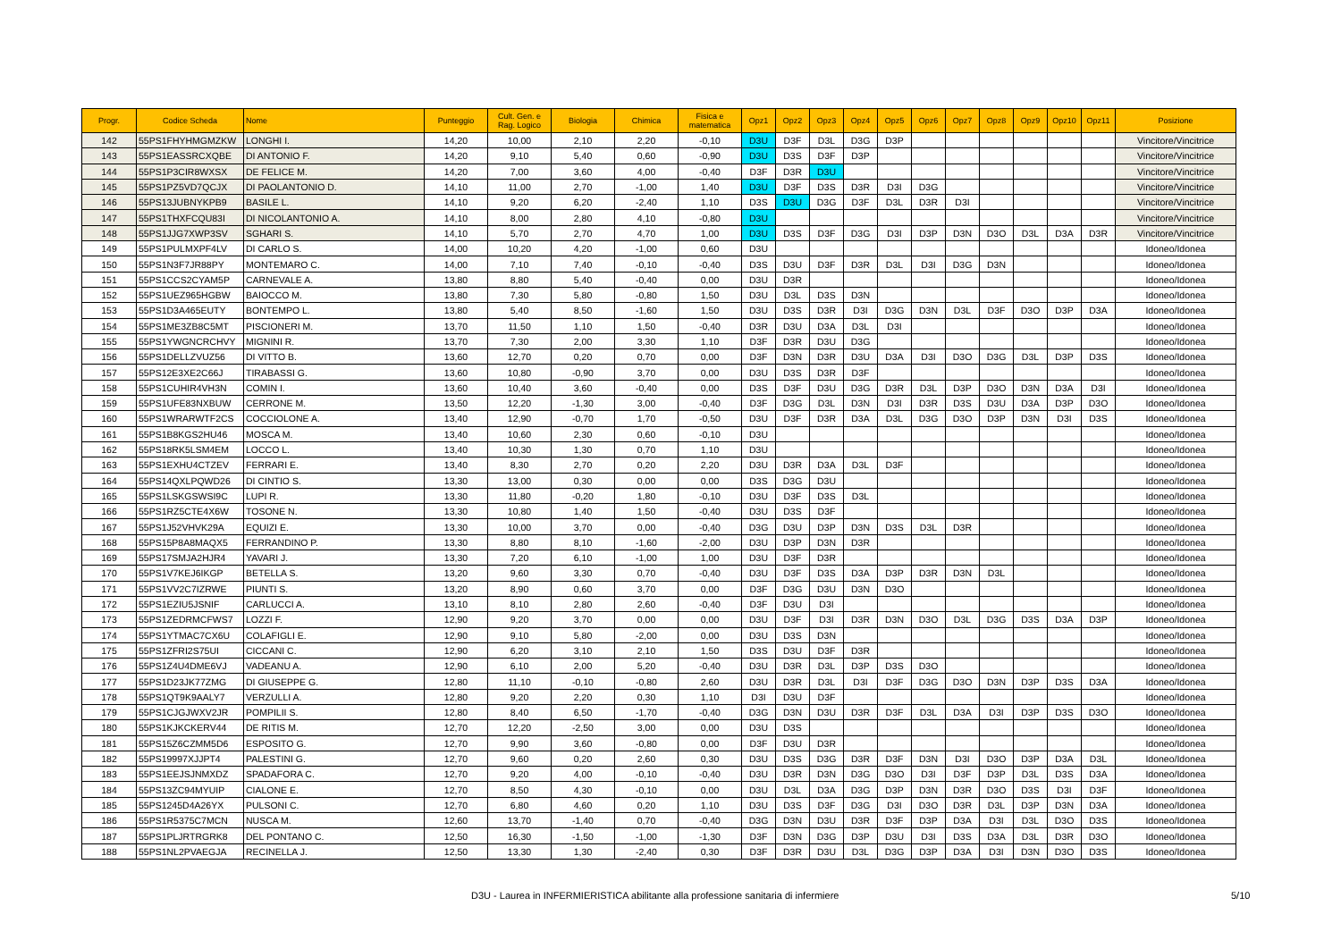| Progr. | Codice Scheda | Nome | Punteggio | Cult. Gen. e Rag. Logico | Biologia | Chimica | Fisica e matematica | Opz1 | Opz2 | Opz3 | Opz4 | Opz5 | Opz6 | Opz7 | Opz8 | Opz9 | Opz10 | Opz11 | Posizione |
| --- | --- | --- | --- | --- | --- | --- | --- | --- | --- | --- | --- | --- | --- | --- | --- | --- | --- | --- | --- |
| 142 | 55PS1FHYHMGMZKW | LONGHI I. | 14,20 | 10,00 | 2,10 | 2,20 | -0,10 | D3U | D3F | D3L | D3G | D3P | | | | | | | Vincitore/Vincitrice |
| 143 | 55PS1EASSRCXQBE | DI ANTONIO F. | 14,20 | 9,10 | 5,40 | 0,60 | -0,90 | D3U | D3S | D3F | D3P | | | | | | | | Vincitore/Vincitrice |
| 144 | 55PS1P3CIR8WXSX | DE FELICE M. | 14,20 | 7,00 | 3,60 | 4,00 | -0,40 | D3F | D3R | D3U | | | | | | | | | Vincitore/Vincitrice |
| 145 | 55PS1PZ5VD7QCJX | DI PAOLANTONIO D. | 14,10 | 11,00 | 2,70 | -1,00 | 1,40 | D3U | D3F | D3S | D3R | D3I | D3G | | | | | | Vincitore/Vincitrice |
| 146 | 55PS13JUBNYKPB9 | BASILE L. | 14,10 | 9,20 | 6,20 | -2,40 | 1,10 | D3S | D3U | D3G | D3F | D3L | D3R | D3I | | | | | Vincitore/Vincitrice |
| 147 | 55PS1THXFCQU83I | DI NICOLANTONIO A. | 14,10 | 8,00 | 2,80 | 4,10 | -0,80 | D3U | | | | | | | | | | | Vincitore/Vincitrice |
| 148 | 55PS1JJG7XWP3SV | SGHARI S. | 14,10 | 5,70 | 2,70 | 4,70 | 1,00 | D3U | D3S | D3F | D3G | D3I | D3P | D3N | D3O | D3L | D3A | D3R | Vincitore/Vincitrice |
| 149 | 55PS1PULMXPF4LV | DI CARLO S. | 14,00 | 10,20 | 4,20 | -1,00 | 0,60 | D3U | | | | | | | | | | | Idoneo/Idonea |
| 150 | 55PS1N3F7JR88PY | MONTEMARO C. | 14,00 | 7,10 | 7,40 | -0,10 | -0,40 | D3S | D3U | D3F | D3R | D3L | D3I | D3G | D3N | | | | Idoneo/Idonea |
| 151 | 55PS1CCS2CYAM5P | CARNEVALE A. | 13,80 | 8,80 | 5,40 | -0,40 | 0,00 | D3U | D3R | | | | | | | | | | Idoneo/Idonea |
| 152 | 55PS1UEZ965HGBW | BAIOCCO M. | 13,80 | 7,30 | 5,80 | -0,80 | 1,50 | D3U | D3L | D3S | D3N | | | | | | | | Idoneo/Idonea |
| 153 | 55PS1D3A465EUTY | BONTEMPO L. | 13,80 | 5,40 | 8,50 | -1,60 | 1,50 | D3U | D3S | D3R | D3I | D3G | D3N | D3L | D3F | D3O | D3P | D3A | Idoneo/Idonea |
| 154 | 55PS1ME3ZB8C5MT | PISCIONERI M. | 13,70 | 11,50 | 1,10 | 1,50 | -0,40 | D3R | D3U | D3A | D3L | D3I | | | | | | | Idoneo/Idonea |
| 155 | 55PS1YWGNCRCHVY | MIGNINI R. | 13,70 | 7,30 | 2,00 | 3,30 | 1,10 | D3F | D3R | D3U | D3G | | | | | | | | Idoneo/Idonea |
| 156 | 55PS1DELLZVUZ56 | DI VITTO B. | 13,60 | 12,70 | 0,20 | 0,70 | 0,00 | D3F | D3N | D3R | D3U | D3A | D3I | D3O | D3G | D3L | D3P | D3S | Idoneo/Idonea |
| 157 | 55PS12E3XE2C66J | TIRABASSI G. | 13,60 | 10,80 | -0,90 | 3,70 | 0,00 | D3U | D3S | D3R | D3F | | | | | | | | Idoneo/Idonea |
| 158 | 55PS1CUHIR4VH3N | COMIN I. | 13,60 | 10,40 | 3,60 | -0,40 | 0,00 | D3S | D3F | D3U | D3G | D3R | D3L | D3P | D3O | D3N | D3A | D3I | Idoneo/Idonea |
| 159 | 55PS1UFE83NXBUW | CERRONE M. | 13,50 | 12,20 | -1,30 | 3,00 | -0,40 | D3F | D3G | D3L | D3N | D3I | D3R | D3S | D3U | D3A | D3P | D3O | Idoneo/Idonea |
| 160 | 55PS1WRARWTF2CS | COCCIOLONE A. | 13,40 | 12,90 | -0,70 | 1,70 | -0,50 | D3U | D3F | D3R | D3A | D3L | D3G | D3O | D3P | D3N | D3I | D3S | Idoneo/Idonea |
| 161 | 55PS1B8KGS2HU46 | MOSCA M. | 13,40 | 10,60 | 2,30 | 0,60 | -0,10 | D3U | | | | | | | | | | | Idoneo/Idonea |
| 162 | 55PS18RK5LSM4EM | LOCCO L. | 13,40 | 10,30 | 1,30 | 0,70 | 1,10 | D3U | | | | | | | | | | | Idoneo/Idonea |
| 163 | 55PS1EXHU4CTZEV | FERRARI E. | 13,40 | 8,30 | 2,70 | 0,20 | 2,20 | D3U | D3R | D3A | D3L | D3F | | | | | | | Idoneo/Idonea |
| 164 | 55PS14QXLPQWD26 | DI CINTIO S. | 13,30 | 13,00 | 0,30 | 0,00 | 0,00 | D3S | D3G | D3U | | | | | | | | | Idoneo/Idonea |
| 165 | 55PS1LSKGSWSI9C | LUPI R. | 13,30 | 11,80 | -0,20 | 1,80 | -0,10 | D3U | D3F | D3S | D3L | | | | | | | | Idoneo/Idonea |
| 166 | 55PS1RZ5CTE4X6W | TOSONE N. | 13,30 | 10,80 | 1,40 | 1,50 | -0,40 | D3U | D3S | D3F | | | | | | | | | Idoneo/Idonea |
| 167 | 55PS1J52VHVK29A | EQUIZI E. | 13,30 | 10,00 | 3,70 | 0,00 | -0,40 | D3G | D3U | D3P | D3N | D3S | D3L | D3R | | | | | Idoneo/Idonea |
| 168 | 55PS15P8A8MAQX5 | FERRANDINO P. | 13,30 | 8,80 | 8,10 | -1,60 | -2,00 | D3U | D3P | D3N | D3R | | | | | | | | Idoneo/Idonea |
| 169 | 55PS17SMJA2HJR4 | YAVARI J. | 13,30 | 7,20 | 6,10 | -1,00 | 1,00 | D3U | D3F | D3R | | | | | | | | | Idoneo/Idonea |
| 170 | 55PS1V7KEJ6IKGP | BETELLA S. | 13,20 | 9,60 | 3,30 | 0,70 | -0,40 | D3U | D3F | D3S | D3A | D3P | D3R | D3N | D3L | | | | Idoneo/Idonea |
| 171 | 55PS1VV2C7IZRWE | PIUNTI S. | 13,20 | 8,90 | 0,60 | 3,70 | 0,00 | D3F | D3G | D3U | D3N | D3O | | | | | | | Idoneo/Idonea |
| 172 | 55PS1EZIU5JSNIF | CARLUCCI A. | 13,10 | 8,10 | 2,80 | 2,60 | -0,40 | D3F | D3U | D3I | | | | | | | | | Idoneo/Idonea |
| 173 | 55PS1ZEDRMCFWS7 | LOZZI F. | 12,90 | 9,20 | 3,70 | 0,00 | 0,00 | D3U | D3F | D3I | D3R | D3N | D3O | D3L | D3G | D3S | D3A | D3P | Idoneo/Idonea |
| 174 | 55PS1YTMAC7CX6U | COLAFIGLI E. | 12,90 | 9,10 | 5,80 | -2,00 | 0,00 | D3U | D3S | D3N | | | | | | | | | Idoneo/Idonea |
| 175 | 55PS1ZFRI2S75UI | CICCANI C. | 12,90 | 6,20 | 3,10 | 2,10 | 1,50 | D3S | D3U | D3F | D3R | | | | | | | | Idoneo/Idonea |
| 176 | 55PS1Z4U4DME6VJ | VADEANU A. | 12,90 | 6,10 | 2,00 | 5,20 | -0,40 | D3U | D3R | D3L | D3P | D3S | D3O | | | | | | Idoneo/Idonea |
| 177 | 55PS1D23JK77ZMG | DI GIUSEPPE G. | 12,80 | 11,10 | -0,10 | -0,80 | 2,60 | D3U | D3R | D3L | D3I | D3F | D3G | D3O | D3N | D3P | D3S | D3A | Idoneo/Idonea |
| 178 | 55PS1QT9K9AALY7 | VERZULLI A. | 12,80 | 9,20 | 2,20 | 0,30 | 1,10 | D3I | D3U | D3F | | | | | | | | | Idoneo/Idonea |
| 179 | 55PS1CJGJWXV2JR | POMPILII S. | 12,80 | 8,40 | 6,50 | -1,70 | -0,40 | D3G | D3N | D3U | D3R | D3F | D3L | D3A | D3I | D3P | D3S | D3O | Idoneo/Idonea |
| 180 | 55PS1KJKCKERV44 | DE RITIS M. | 12,70 | 12,20 | -2,50 | 3,00 | 0,00 | D3U | D3S | | | | | | | | | | Idoneo/Idonea |
| 181 | 55PS15Z6CZMM5D6 | ESPOSITO G. | 12,70 | 9,90 | 3,60 | -0,80 | 0,00 | D3F | D3U | D3R | | | | | | | | | Idoneo/Idonea |
| 182 | 55PS19997XJJPT4 | PALESTINI G. | 12,70 | 9,60 | 0,20 | 2,60 | 0,30 | D3U | D3S | D3G | D3R | D3F | D3N | D3I | D3O | D3P | D3A | D3L | Idoneo/Idonea |
| 183 | 55PS1EEJSJNMXDZ | SPADAFORA C. | 12,70 | 9,20 | 4,00 | -0,10 | -0,40 | D3U | D3R | D3N | D3G | D3O | D3I | D3F | D3P | D3L | D3S | D3A | Idoneo/Idonea |
| 184 | 55PS13ZC94MYUIP | CIALONE E. | 12,70 | 8,50 | 4,30 | -0,10 | 0,00 | D3U | D3L | D3A | D3G | D3P | D3N | D3R | D3O | D3S | D3I | D3F | Idoneo/Idonea |
| 185 | 55PS1245D4A26YX | PULSONI C. | 12,70 | 6,80 | 4,60 | 0,20 | 1,10 | D3U | D3S | D3F | D3G | D3I | D3O | D3R | D3L | D3P | D3N | D3A | Idoneo/Idonea |
| 186 | 55PS1R5375C7MCN | NUSCA M. | 12,60 | 13,70 | -1,40 | 0,70 | -0,40 | D3G | D3N | D3U | D3R | D3F | D3P | D3A | D3I | D3L | D3O | D3S | Idoneo/Idonea |
| 187 | 55PS1PLJRTRGRK8 | DEL PONTANO C. | 12,50 | 16,30 | -1,50 | -1,00 | -1,30 | D3F | D3N | D3G | D3P | D3U | D3I | D3S | D3A | D3L | D3R | D3O | Idoneo/Idonea |
| 188 | 55PS1NL2PVAEGJA | RECINELLA J. | 12,50 | 13,30 | 1,30 | -2,40 | 0,30 | D3F | D3R | D3U | D3L | D3G | D3P | D3A | D3I | D3N | D3O | D3S | Idoneo/Idonea |
D3U - Laurea in INFERMIERISTICA abilitante alla professione sanitaria di infermiere 5/10